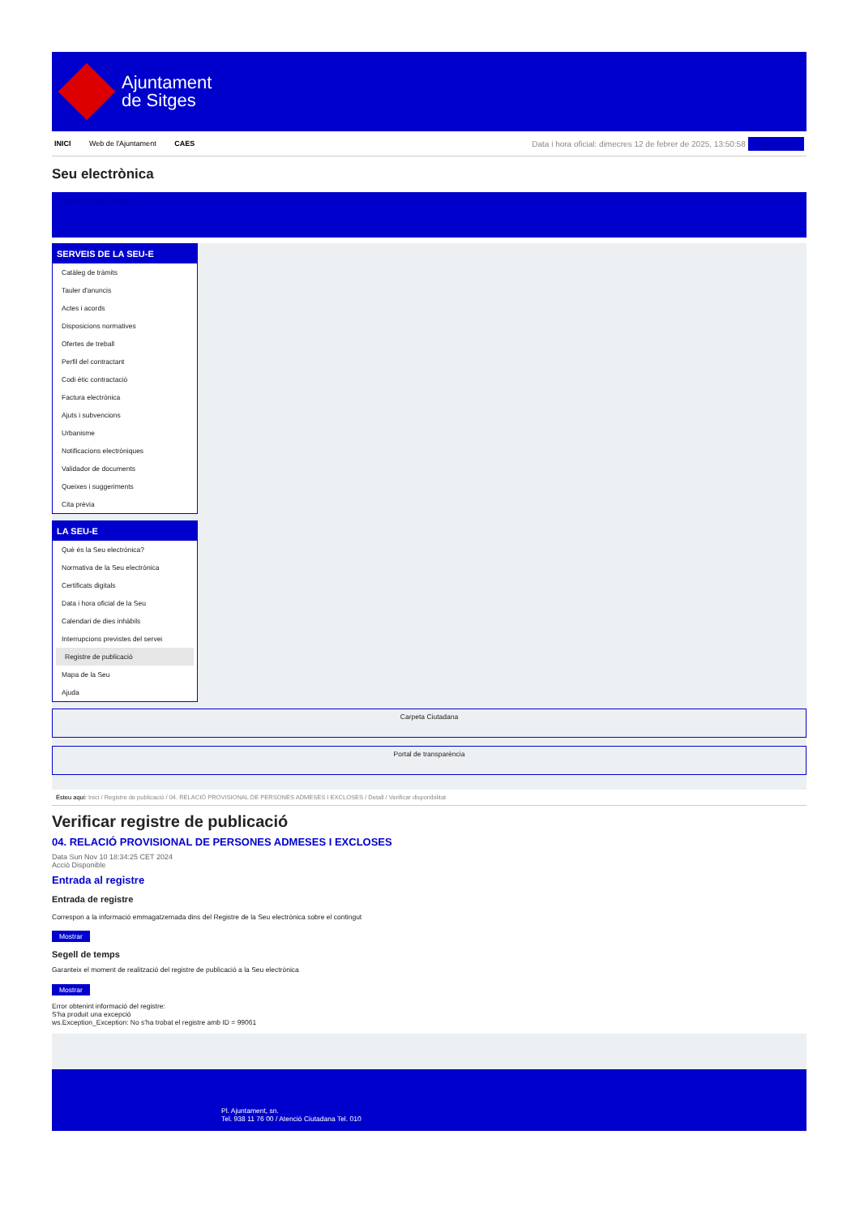Ajuntament
de Sitges
INICI Web de l'Ajuntament CAES
Data i hora oficial: dimecres 12 de febrer de 2025, 13:50:58 Sincronitza
Seu electrònica
Obtenir còpia autèntica
SERVEIS DE LA SEU-E
Catàleg de tràmits
Tauler d'anuncis
Actes i acords
Disposicions normatives
Ofertes de treball
Perfil del contractant
Codi ètic contractació
Factura electrònica
Ajuts i subvencions
Urbanisme
Notificacions electròniques
Validador de documents
Queixes i suggeriments
Cita prèvia
LA SEU-E
Què és la Seu electrònica?
Normativa de la Seu electrònica
Certificats digitals
Data i hora oficial de la Seu
Calendari de dies inhàbils
Interrupcions previstes del servei
Registre de publicació
Mapa de la Seu
Ajuda
Carpeta Ciutadana
Portal de transparència
Esteu aquí: Inici / Registre de publicació / 04. RELACIÓ PROVISIONAL DE PERSONES ADMESES I EXCLOSES / Detall / Verificar disponibilitat
Verificar registre de publicació
04. RELACIÓ PROVISIONAL DE PERSONES ADMESES I EXCLOSES
Data Sun Nov 10 18:34:25 CET 2024
Acció Disponible
Entrada al registre
Entrada de registre
Correspon a la informació emmagatzemada dins del Registre de la Seu electrònica sobre el contingut
Mostrar
Segell de temps
Garanteix el moment de realització del registre de publicació a la Seu electrònica
Mostrar
Error obtenint informació del registre:
S'ha produit una excepció
ws.Exception_Exception: No s'ha trobat el registre amb ID = 99061
Pl. Ajuntament, sn.
Tel. 938 11 76 00 / Atenció Ciutadana Tel. 010